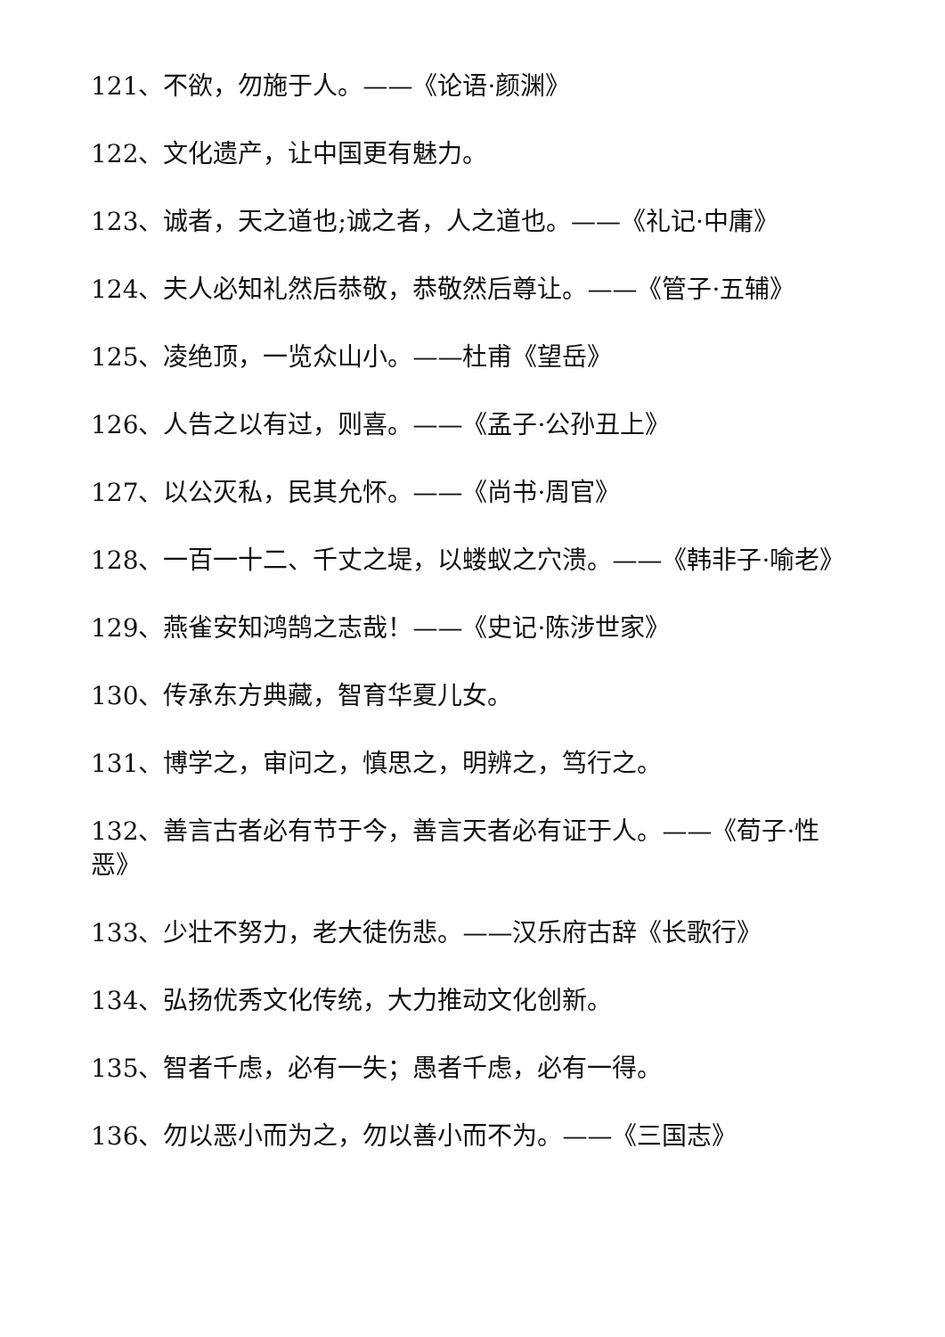121、不欲，勿施于人。——《论语·颜渊》
122、文化遗产，让中国更有魅力。
123、诚者，天之道也;诚之者，人之道也。——《礼记·中庸》
124、夫人必知礼然后恭敬，恭敬然后尊让。——《管子·五辅》
125、凌绝顶，一览众山小。——杜甫《望岳》
126、人告之以有过，则喜。——《孟子·公孙丑上》
127、以公灭私，民其允怀。——《尚书·周官》
128、一百一十二、千丈之堤，以蝼蚁之穴溃。——《韩非子·喻老》
129、燕雀安知鸿鹄之志哉！——《史记·陈涉世家》
130、传承东方典藏，智育华夏儿女。
131、博学之，审问之，慎思之，明辨之，笃行之。
132、善言古者必有节于今，善言天者必有证于人。——《荀子·性恶》
133、少壮不努力，老大徒伤悲。——汉乐府古辞《长歌行》
134、弘扬优秀文化传统，大力推动文化创新。
135、智者千虑，必有一失；愚者千虑，必有一得。
136、勿以恶小而为之，勿以善小而不为。——《三国志》